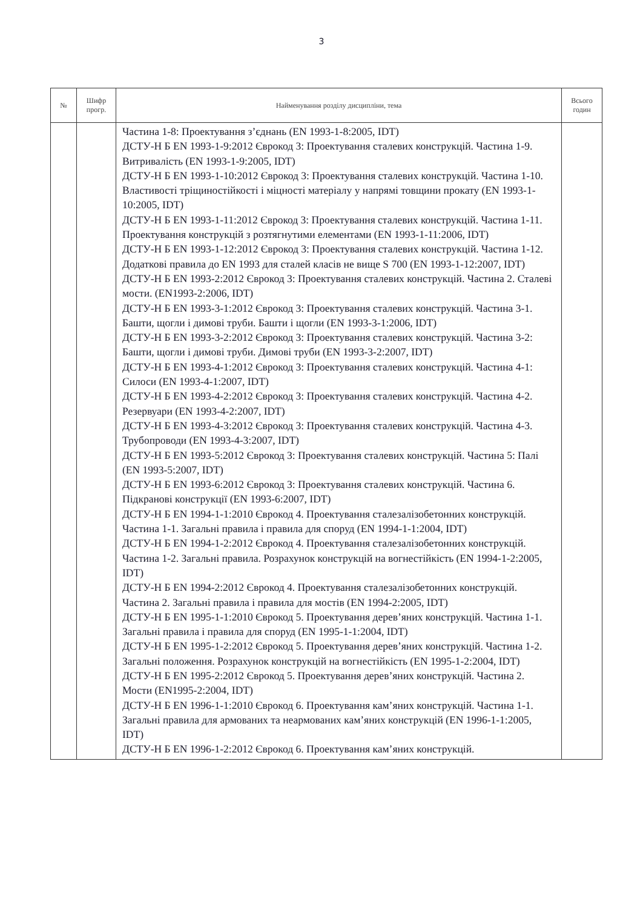3
| № | Шифр прогр. | Найменування розділу дисципліни, тема | Всього годин |
| --- | --- | --- | --- |
| | | Частина 1-8: Проектування з’єднань (EN 1993-1-8:2005, IDT) ДСТУ-Н Б EN 1993-1-9:2012 Єврокод 3: Проектування сталевих конструкцій. Частина 1-9. Витривалість (EN 1993-1-9:2005, IDT) ДСТУ-Н Б EN 1993-1-10:2012 Єврокод 3: Проектування сталевих конструкцій. Частина 1-10. Властивості тріщиностійкості і міцності матеріалу у напрямі товщини прокату (EN 1993-1-10:2005, IDT) ДСТУ-Н Б EN 1993-1-11:2012 Єврокод 3: Проектування сталевих конструкцій. Частина 1-11. Проектування конструкцій з розтягнутими елементами (EN 1993-1-11:2006, IDT) ДСТУ-Н Б EN 1993-1-12:2012 Єврокод 3: Проектування сталевих конструкцій. Частина 1-12. Додаткові правила до EN 1993 для сталей класів не вище S 700 (EN 1993-1-12:2007, IDT) ДСТУ-Н Б EN 1993-2:2012 Єврокод 3: Проектування сталевих конструкцій. Частина 2. Сталеві мости. (EN1993-2:2006, IDT) ДСТУ-Н Б EN 1993-3-1:2012 Єврокод 3: Проектування сталевих конструкцій. Частина 3-1. Башти, щогли і димові труби. Башти і щогли (EN 1993-3-1:2006, IDT) ДСТУ-Н Б EN 1993-3-2:2012 Єврокод 3: Проектування сталевих конструкцій. Частина 3-2: Башти, щогли і димові труби. Димові труби (EN 1993-3-2:2007, IDT) ДСТУ-Н Б EN 1993-4-1:2012 Єврокод 3: Проектування сталевих конструкцій. Частина 4-1: Силоси (EN 1993-4-1:2007, IDT) ДСТУ-Н Б EN 1993-4-2:2012 Єврокод 3: Проектування сталевих конструкцій. Частина 4-2. Резервуари (EN 1993-4-2:2007, IDT) ДСТУ-Н Б EN 1993-4-3:2012 Єврокод 3: Проектування сталевих конструкцій. Частина 4-3. Трубопроводи (EN 1993-4-3:2007, IDT) ДСТУ-Н Б EN 1993-5:2012 Єврокод 3: Проектування сталевих конструкцій. Частина 5: Палі (EN 1993-5:2007, IDT) ДСТУ-Н Б EN 1993-6:2012 Єврокод 3: Проектування сталевих конструкцій. Частина 6. Підкранові конструкції (EN 1993-6:2007, IDT) ДСТУ-Н Б EN 1994-1-1:2010 Єврокод 4. Проектування сталезалізобетонних конструкцій. Частина 1-1. Загальні правила і правила для споруд (EN 1994-1-1:2004, IDT) ДСТУ-Н Б EN 1994-1-2:2012 Єврокод 4. Проектування сталезалізобетонних конструкцій. Частина 1-2. Загальні правила. Розрахунок конструкцій на вогнестійкість (EN 1994-1-2:2005, IDT) ДСТУ-Н Б EN 1994-2:2012 Єврокод 4. Проектування сталезалізобетонних конструкцій. Частина 2. Загальні правила і правила для мостів (EN 1994-2:2005, IDT) ДСТУ-Н Б EN 1995-1-1:2010 Єврокод 5. Проектування дерев’яних конструкцій. Частина 1-1. Загальні правила і правила для споруд (EN 1995-1-1:2004, IDT) ДСТУ-Н Б EN 1995-1-2:2012 Єврокод 5. Проектування дерев’яних конструкцій. Частина 1-2. Загальні положення. Розрахунок конструкцій на вогнестійкість (EN 1995-1-2:2004, IDT) ДСТУ-Н Б EN 1995-2:2012 Єврокод 5. Проектування дерев’яних конструкцій. Частина 2. Мости (EN1995-2:2004, IDT) ДСТУ-Н Б EN 1996-1-1:2010 Єврокод 6. Проектування кам’яних конструкцій. Частина 1-1. Загальні правила для армованих та неармованих кам’яних конструкцій (EN 1996-1-1:2005, IDT) ДСТУ-Н Б EN 1996-1-2:2012 Єврокод 6. Проектування кам’яних конструкцій. | |